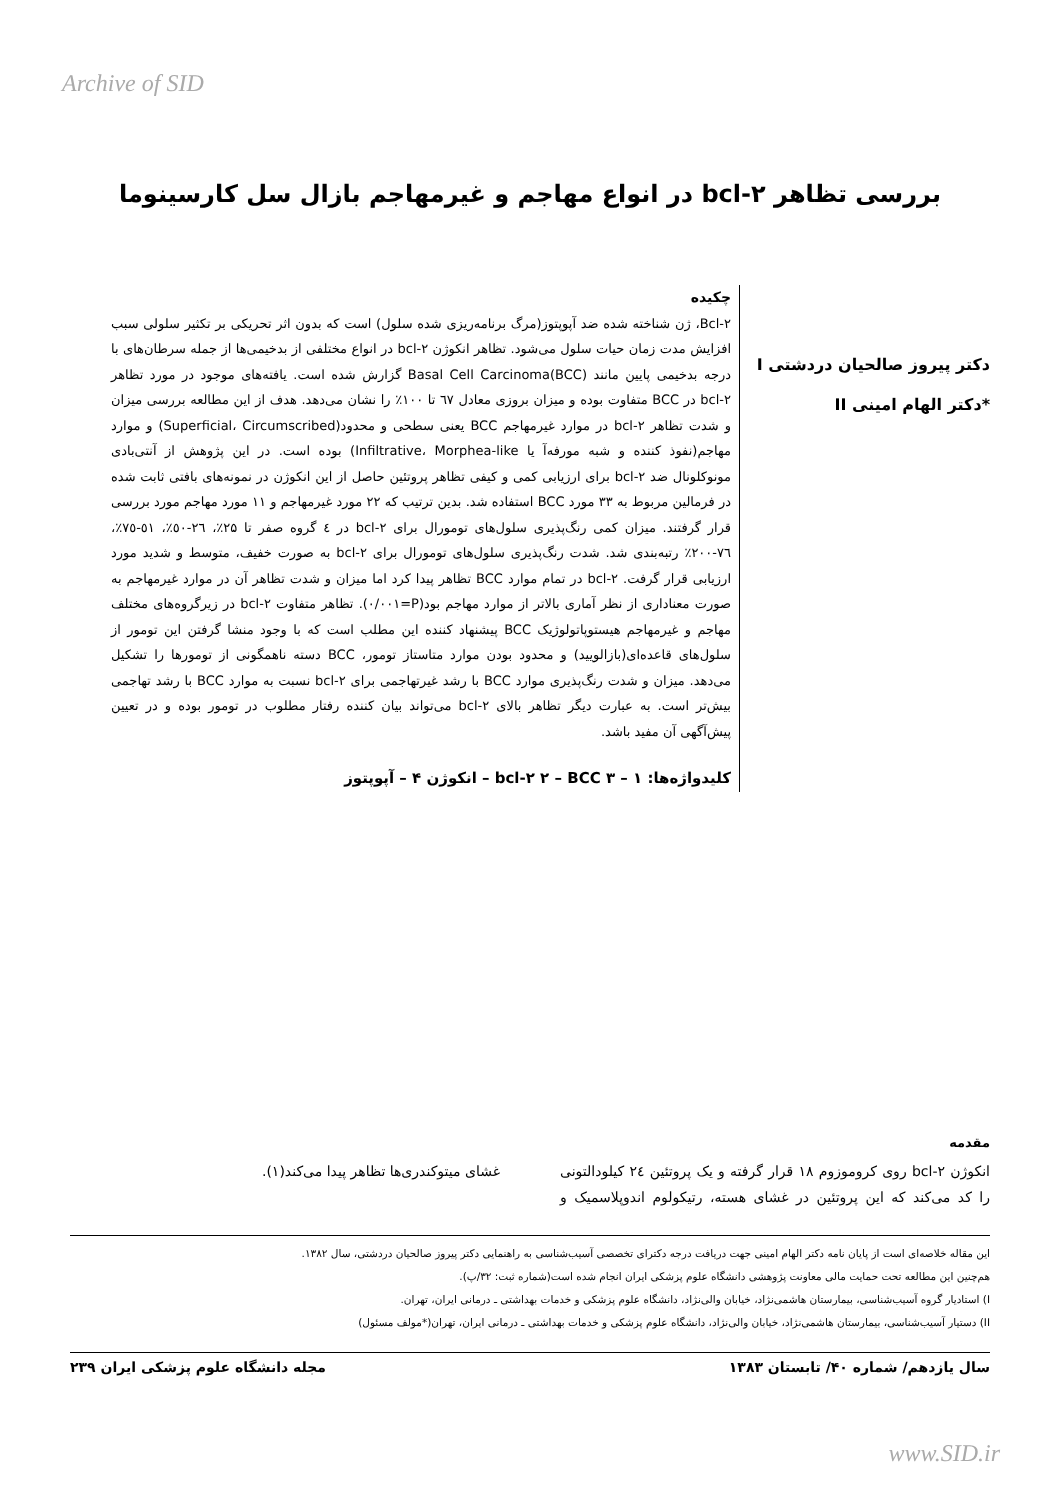Archive of SID
بررسی تظاهر bcl-۲ در انواع مهاجم و غیرمهاجم بازال سل کارسینوما
دکتر پیروز صالحیان دردشتی I
*دکتر الهام امینی II
چکیده
Bcl-۲، ژن شناخته شده ضد آپوپتوز(مرگ برنامه‌ریزی شده سلول) است که بدون اثر تحریکی بر تکثیر سلولی سبب افزایش مدت زمان حیات سلول می‌شود. تظاهر انکوژن bcl-۲ در انواع مختلفی از بدخیمی‌ها از جمله سرطان‌های با درجه بدخیمی پایین مانند Basal Cell Carcinoma(BCC) گزارش شده است. یافته‌های موجود در مورد تظاهر bcl-۲ در BCC متفاوت بوده و میزان بروزی معادل ٦٧ تا ١٠٠٪ را نشان می‌دهد. هدف از این مطالعه بررسی میزان و شدت تظاهر bcl-۲ در موارد غیرمهاجم BCC یعنی سطحی و محدود(Superficial، Circumscribed) و موارد مهاجم(نفوذ کننده و شبه مورفه‌آ یا Infiltrative، Morphea-like) بوده است. در این پژوهش از آنتی‌بادی مونوکلونال ضد bcl-۲ برای ارزیابی کمی و کیفی تظاهر پروتئین حاصل از این انکوژن در نمونه‌های بافتی ثابت شده در فرمالین مربوط به ۳۳ مورد BCC استفاده شد. بدین ترتیب که ۲۲ مورد غیرمهاجم و ١١ مورد مهاجم مورد بررسی قرار گرفتند. میزان کمی رنگ‌پذیری سلول‌های تومورال برای bcl-۲ در ٤ گروه صفر تا ۲۵٪، ۲٦-٥٠٪، ٥١-٧٥٪، ٧٦-۲٠٠٪ رتبه‌بندی شد. شدت رنگ‌پذیری سلول‌های تومورال برای bcl-۲ به صورت خفیف، متوسط و شدید مورد ارزیابی قرار گرفت. bcl-۲ در تمام موارد BCC تظاهر پیدا کرد اما میزان و شدت تظاهر آن در موارد غیرمهاجم به صورت معناداری از نظر آماری بالاتر از موارد مهاجم بود(P=٠/٠٠١). تظاهر متفاوت bcl-۲ در زیرگروه‌های مختلف مهاجم و غیرمهاجم هیستوپاتولوژیک BCC پیشنهاد کننده این مطلب است که با وجود منشا گرفتن این تومور از سلول‌های قاعده‌ای(بازالویید) و محدود بودن موارد متاستاز تومور، BCC دسته ناهمگونی از تومورها را تشکیل می‌دهد. میزان و شدت رنگ‌پذیری موارد BCC با رشد غیرتهاجمی برای bcl-۲ نسبت به موارد BCC با رشد تهاجمی بیش‌تر است. به عبارت دیگر تظاهر بالای bcl-۲ می‌تواند بیان کننده رفتار مطلوب در تومور بوده و در تعیین پیش‌آگهی آن مفید باشد.
کلیدواژه‌ها: ١ – bcl-۲ ۲ – BCC ۳ – انکوژن ۴ – آپوپتوز
مقدمه
انکوژن bcl-۲ روی کروموزوم ١٨ قرار گرفته و یک پروتئین ٢٤ کیلودالتونی را کد می‌کند که این پروتئین در غشای هسته، رتیکولوم اندوپلاسمیک و غشای میتوکندری‌ها تظاهر پیدا می‌کند(١).
این مقاله خلاصه‌ای است از پایان نامه دکتر الهام امینی جهت دریافت درجه دکترای تخصصی آسیب‌شناسی به راهنمایی دکتر پیروز صالحیان دردشتی، سال ١٣٨٢.
هم‌چنین این مطالعه تحت حمایت مالی معاونت پژوهشی دانشگاه علوم پزشکی ایران انجام شده است(شماره ثبت: ۳۲/پ).
I) استادیار گروه آسیب‌شناسی، بیمارستان هاشمی‌نژاد، خیابان والی‌نژاد، دانشگاه علوم پزشکی و خدمات بهداشتی ـ درمانی ایران، تهران.
II) دستیار آسیب‌شناسی، بیمارستان هاشمی‌نژاد، خیابان والی‌نژاد، دانشگاه علوم پزشکی و خدمات بهداشتی ـ درمانی ایران، تهران(*مولف مسئول)
سال یازدهم/ شماره ۴٠/ تابستان ١٣٨٣ مجله دانشگاه علوم پزشکی ایران ٢٣٩
www.SID.ir